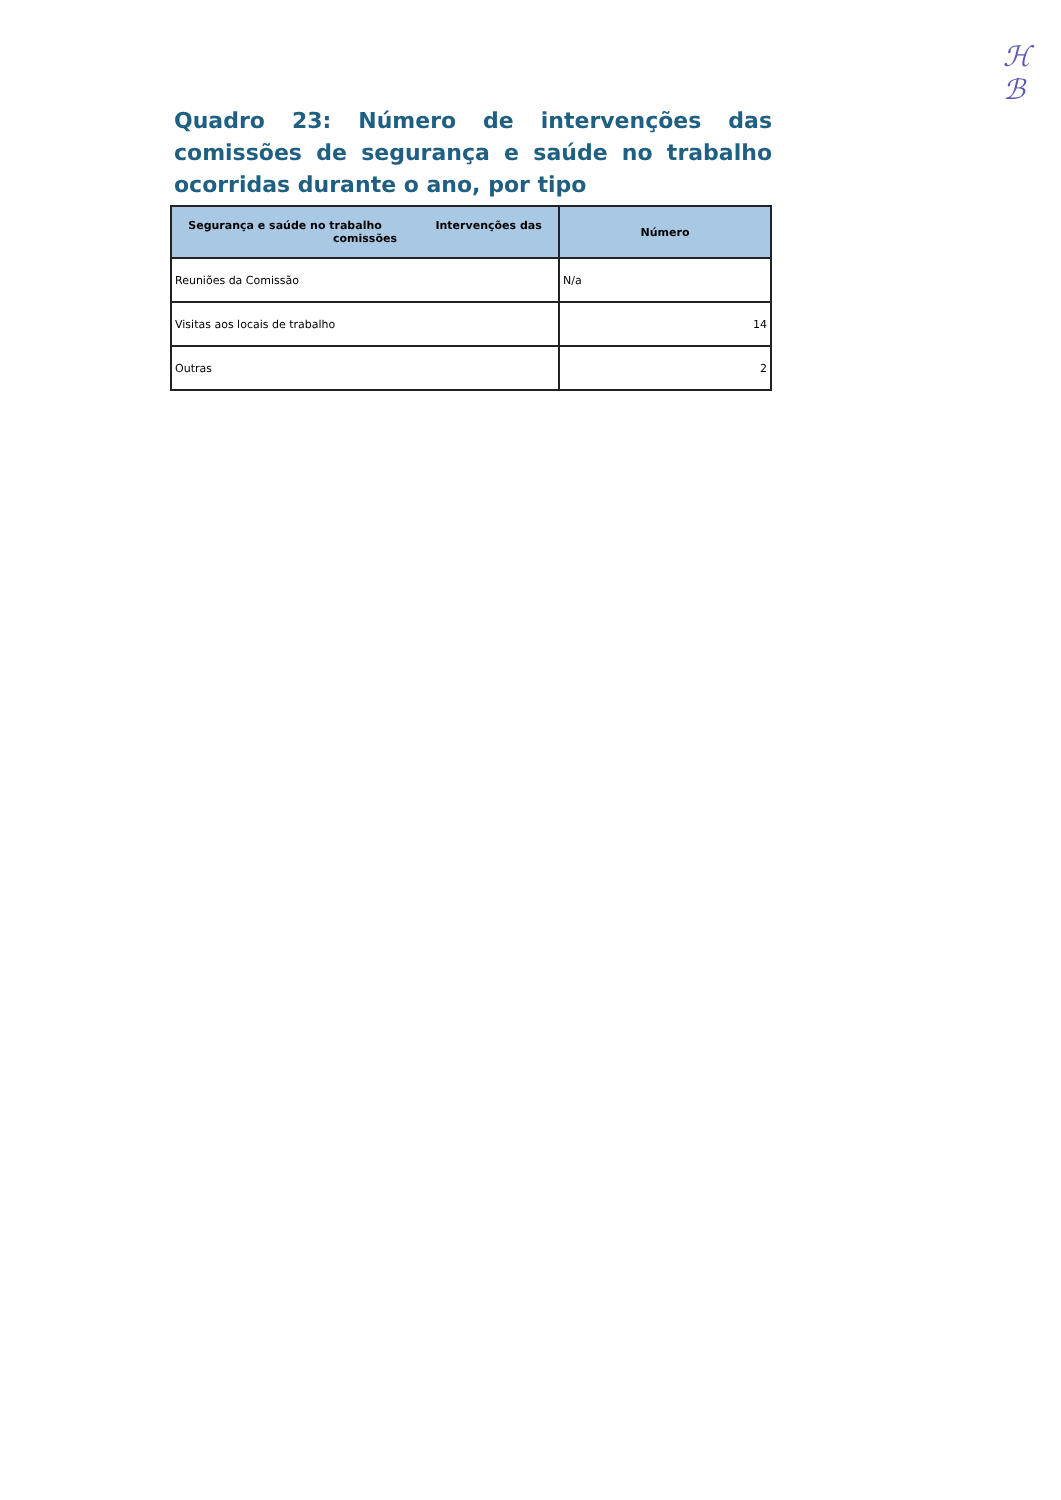ℋ
ℬ
Quadro 23: Número de intervenções das comissões de segurança e saúde no trabalho ocorridas durante o ano, por tipo
| Segurança e saúde no trabalho Intervenções das comissões | Número |
| --- | --- |
| Reuniões da Comissão | N/a |
| Visitas aos locais de trabalho | 14 |
| Outras | 2 |